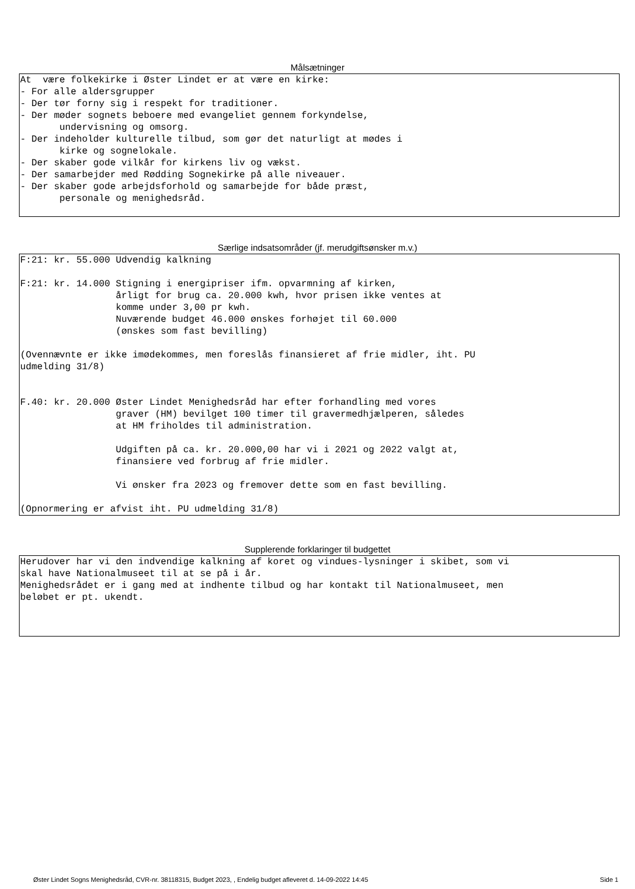Målsætninger
At være folkekirke i Øster Lindet er at være en kirke: - For alle aldersgrupper - Der tør forny sig i respekt for traditioner. - Der møder sognets beboere med evangeliet gennem forkyndelse, undervisning og omsorg. - Der indeholder kulturelle tilbud, som gør det naturligt at mødes i kirke og sognelokale. - Der skaber gode vilkår for kirkens liv og vækst. - Der samarbejder med Rødding Sognekirke på alle niveauer. - Der skaber gode arbejdsforhold og samarbejde for både præst, personale og menighedsråd.
Særlige indsatsområder (jf. merudgiftsønsker m.v.)
F:21: kr. 55.000 Udvendig kalkning F:21: kr. 14.000 Stigning i energipriser ifm. opvarmning af kirken, årligt for brug ca. 20.000 kwh, hvor prisen ikke ventes at komme under 3,00 pr kwh. Nuværende budget 46.000 ønskes forhøjet til 60.000 (ønskes som fast bevilling) (Ovennævnte er ikke imødekommes, men foreslås finansieret af frie midler, iht. PU udmelding 31/8) F.40: kr. 20.000 Øster Lindet Menighedsråd har efter forhandling med vores graver (HM) bevilget 100 timer til gravermedhjælperen, således at HM friholdes til administration. Udgiften på ca. kr. 20.000,00 har vi i 2021 og 2022 valgt at, finansiere ved forbrug af frie midler. Vi ønsker fra 2023 og fremover dette som en fast bevilling. (Opnormering er afvist iht. PU udmelding 31/8)
Supplerende forklaringer til budgettet
Herudover har vi den indvendige kalkning af koret og vindues-lysninger i skibet, som vi skal have Nationalmuseet til at se på i år. Menighedsrådet er i gang med at indhente tilbud og har kontakt til Nationalmuseet, men beløbet er pt. ukendt.
Øster Lindet Sogns Menighedsråd, CVR-nr. 38118315, Budget 2023, , Endelig budget afleveret d. 14-09-2022 14:45 Side 1